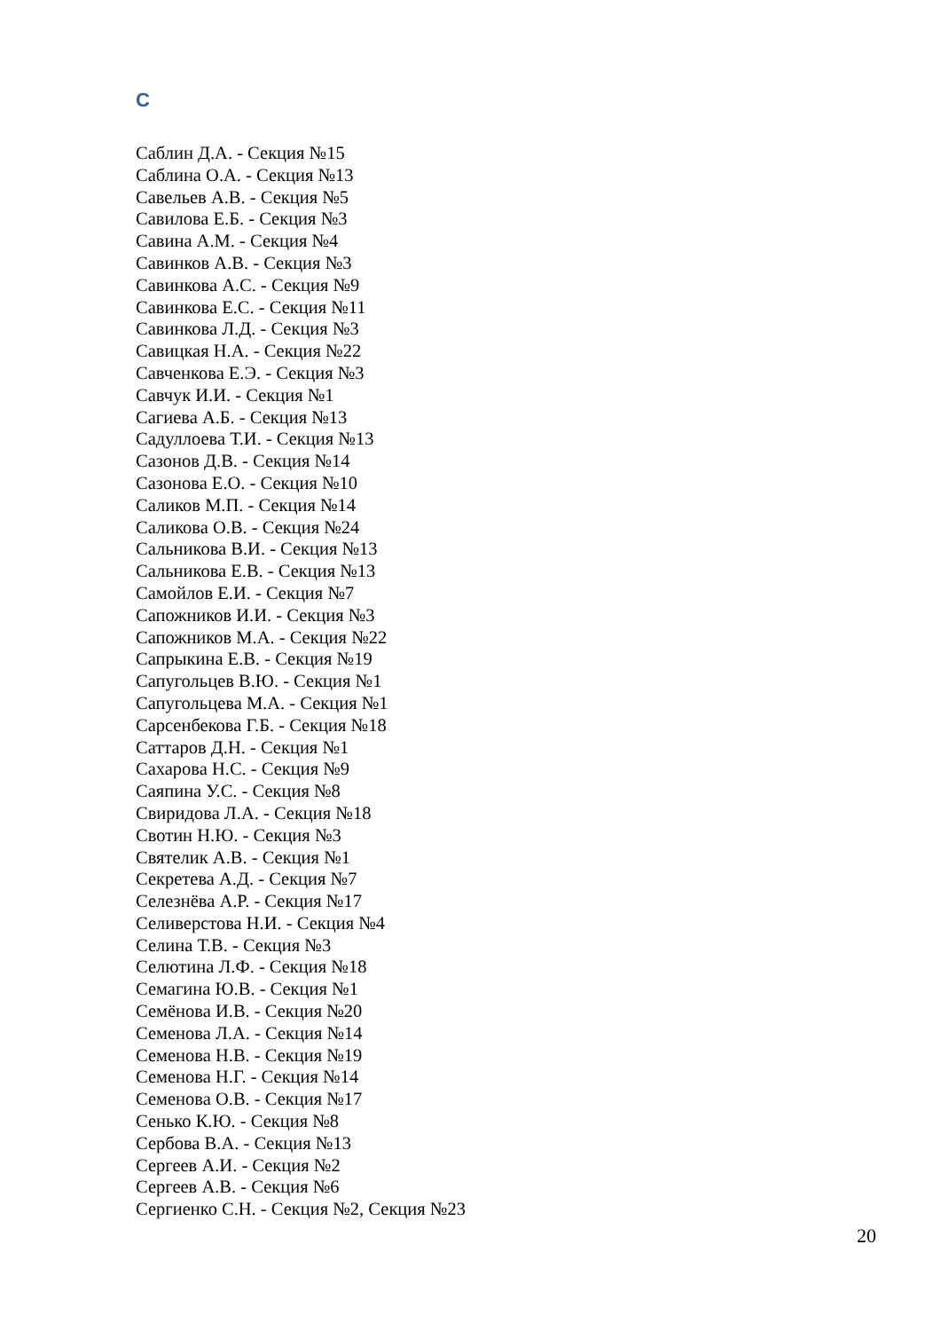С
Саблин Д.А. - Секция №15
Саблина О.А. - Секция №13
Савельев А.В. - Секция №5
Савилова Е.Б. - Секция №3
Савина А.М. - Секция №4
Савинков А.В. - Секция №3
Савинкова А.С. - Секция №9
Савинкова Е.С. - Секция №11
Савинкова Л.Д. - Секция №3
Савицкая Н.А. - Секция №22
Савченкова Е.Э. - Секция №3
Савчук И.И. - Секция №1
Сагиева А.Б. - Секция №13
Садуллоева Т.И. - Секция №13
Сазонов Д.В. - Секция №14
Сазонова Е.О. - Секция №10
Саликов М.П. - Секция №14
Саликова О.В. - Секция №24
Сальникова В.И. - Секция №13
Сальникова Е.В. - Секция №13
Самойлов Е.И. - Секция №7
Сапожников И.И. - Секция №3
Сапожников М.А. - Секция №22
Сапрыкина Е.В. - Секция №19
Сапугольцев В.Ю. - Секция №1
Сапугольцева М.А. - Секция №1
Сарсенбекова Г.Б. - Секция №18
Саттаров Д.Н. - Секция №1
Сахарова Н.С. - Секция №9
Саяпина У.С. - Секция №8
Свиридова Л.А. - Секция №18
Свотин Н.Ю. - Секция №3
Святелик А.В. - Секция №1
Секретева А.Д. - Секция №7
Селезнёва А.Р. - Секция №17
Селиверстова Н.И. - Секция №4
Селина Т.В. - Секция №3
Селютина Л.Ф. - Секция №18
Семагина Ю.В. - Секция №1
Семёнова И.В. - Секция №20
Семенова Л.А. - Секция №14
Семенова Н.В. - Секция №19
Семенова Н.Г. - Секция №14
Семенова О.В. - Секция №17
Сенько К.Ю. - Секция №8
Сербова В.А. - Секция №13
Сергеев А.И. - Секция №2
Сергеев А.В. - Секция №6
Сергиенко С.Н. - Секция №2, Секция №23
20